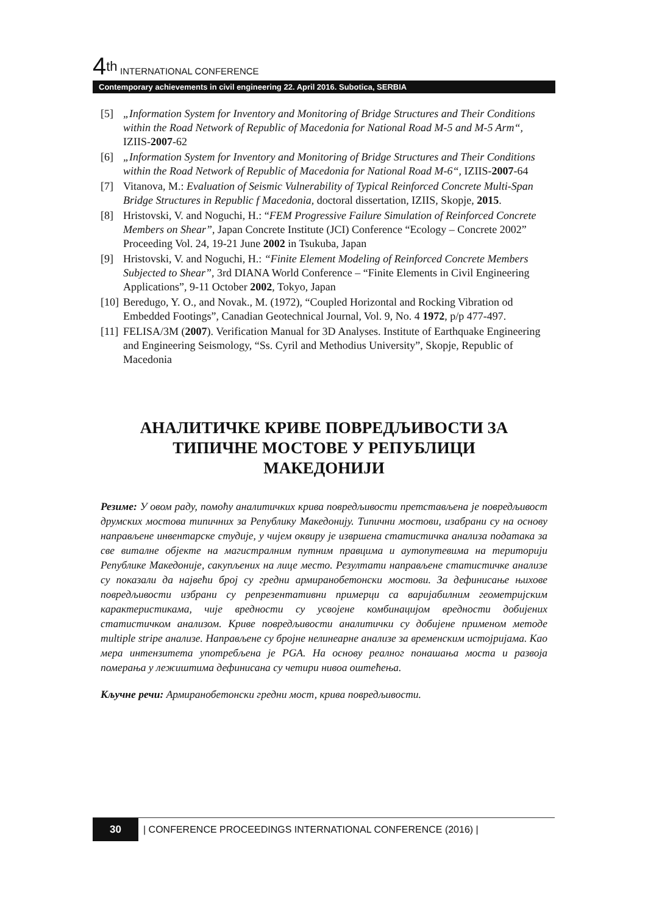4<sup>th</sup> INTERNATIONAL CONFERENCE
Contemporary achievements in civil engineering 22. April 2016. Subotica, SERBIA
[5] „Information System for Inventory and Monitoring of Bridge Structures and Their Conditions within the Road Network of Republic of Macedonia for National Road M-5 and M-5 Arm“, IZIIS-2007-62
[6] „Information System for Inventory and Monitoring of Bridge Structures and Their Conditions within the Road Network of Republic of Macedonia for National Road M-6“, IZIIS-2007-64
[7] Vitanova, M.: Evaluation of Seismic Vulnerability of Typical Reinforced Concrete Multi-Span Bridge Structures in Republic f Macedonia, doctoral dissertation, IZIIS, Skopje, 2015.
[8] Hristovski, V. and Noguchi, H.: “FEM Progressive Failure Simulation of Reinforced Concrete Members on Shear”, Japan Concrete Institute (JCI) Conference “Ecology – Concrete 2002” Proceeding Vol. 24, 19-21 June 2002 in Tsukuba, Japan
[9] Hristovski, V. and Noguchi, H.: “Finite Element Modeling of Reinforced Concrete Members Subjected to Shear”, 3rd DIANA World Conference – “Finite Elements in Civil Engineering Applications”, 9-11 October 2002, Tokyo, Japan
[10] Beredugo, Y. O., and Novak., M. (1972), “Coupled Horizontal and Rocking Vibration od Embedded Footings”, Canadian Geotechnical Journal, Vol. 9, No. 4 1972, p/p 477-497.
[11] FELISA/3M (2007). Verification Manual for 3D Analyses. Institute of Earthquake Engineering and Engineering Seismology, “Ss. Cyril and Methodius University”, Skopje, Republic of Macedonia
АНАЛИТИЧКЕ КРИВЕ ПОВРЕДЉИВОСТИ ЗА ТИПИЧНЕ МОСТОВЕ У РЕПУБЛИЦИ МАКЕДОНИЈИ
Резиме: У овом раду, помоћу аналитичких крива повредљивости претстављена је повредљивост друмских мостова типичних за Републику Македонију. Типични мостови, изабрани су на основу направљене инвентарске студије, у чијем оквиру је извршена статистичка анализа података за све виталне објекте на магистралним путним правцима и аутопутевима на територији Републике Македоније, сакупљених на лице место. Резултати направљене статистичке анализе су показали да највећи број су гредни армиранобетонски мостови. За дефинисање њихове повредљивости избрани су репрезентативни примерци са варијабилним геометријским карактеристикама, чије вредности су усвојене комбинацијом вредности добијених статистичком анализом. Криве повредљивости аналитички су добијене применом методе multiple stripe анализе. Направљене су бројне нелинеарне анализе за временским истојријама. Као мера интензитета употребљена је PGA. На основу реалног понашања моста и развоја померања у лежиштима дефинисана су четири нивоа оштећења.
Кључне речи: Армиранобетонски гредни мост, крива повредљивости.
30
| CONFERENCE PROCEEDINGS INTERNATIONAL CONFERENCE (2016) |